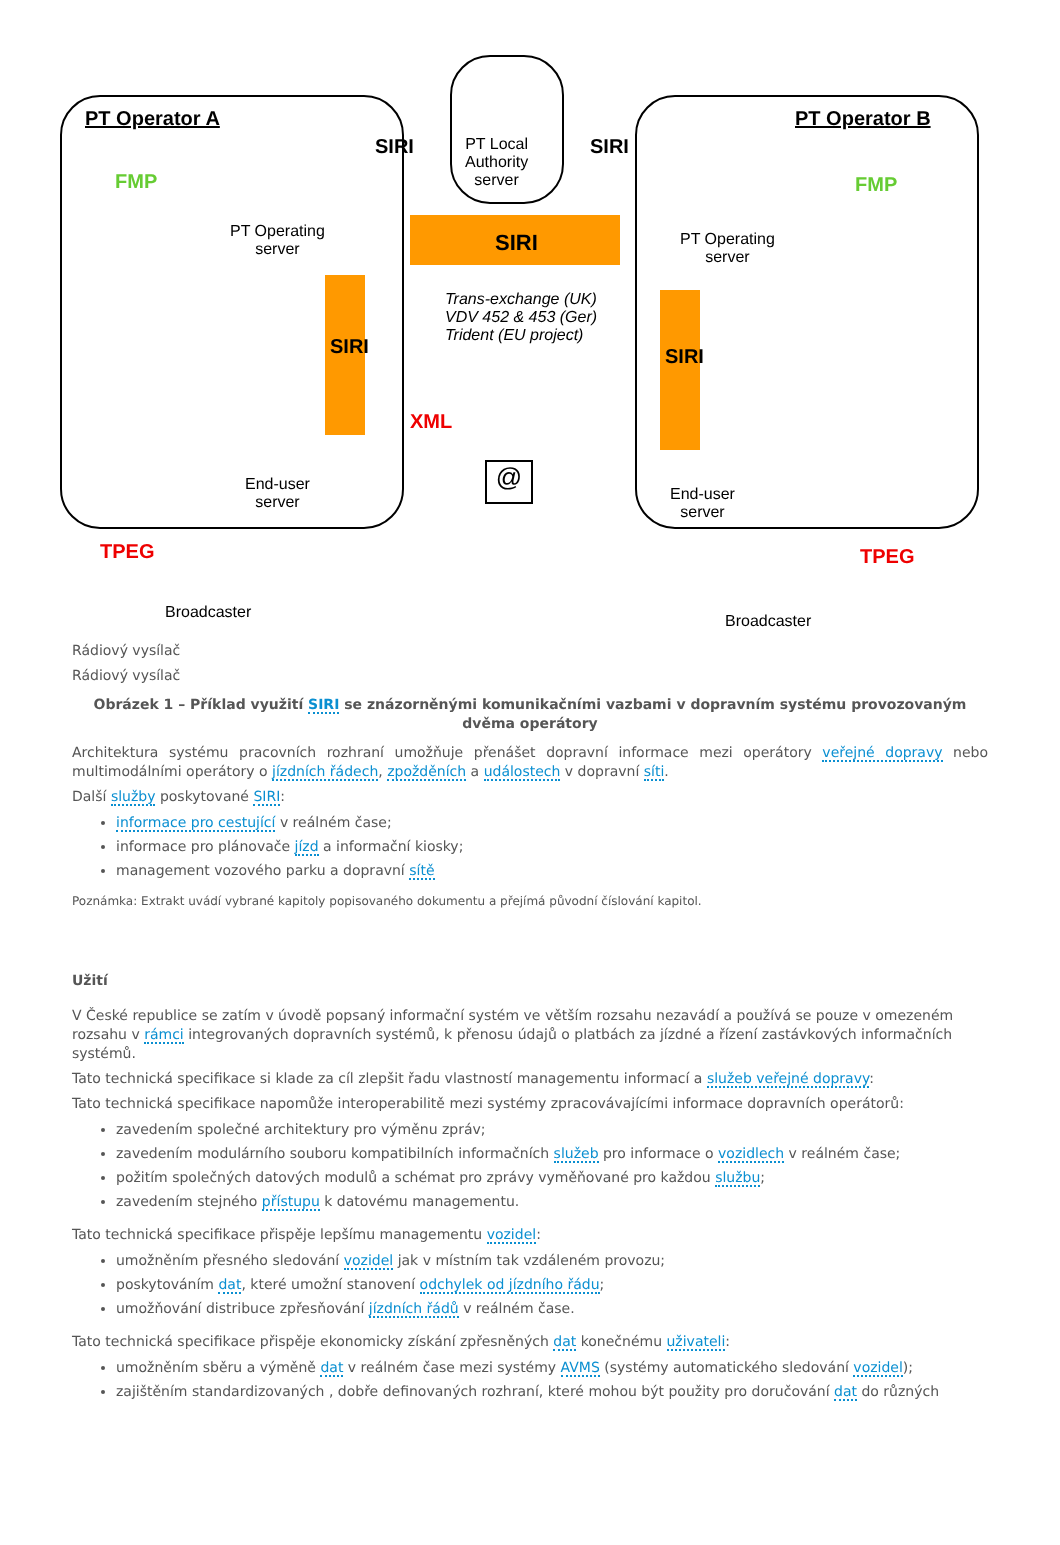PT Operator A PT Operator B
PT Local
Authority
server
FMP FMP
PT Operating
server
PT Operating
server
SIRI
SIRI SIRI
SIRI SIRI
Trans-exchange (UK)
VDV 452 & 453 (Ger)
Trident (EU project)
XML
End-user
server
End-user
server
@
TPEG TPEG
Broadcaster Broadcaster
Rádiový vysílač
Rádiový vysílač
Obrázek 1 – Příklad využití SIRI se znázorněnými komunikačními vazbami v dopravním systému provozovaným dvěma operátory
Architektura systému pracovních rozhraní umožňuje přenášet dopravní informace mezi operátory veřejné dopravy nebo multimodálními operátory o jízdních řádech, zpožděních a událostech v dopravní síti.
Další služby poskytované SIRI:
informace pro cestující v reálném čase;
informace pro plánovače jízd a informační kiosky;
management vozového parku a dopravní sítě
Poznámka: Extrakt uvádí vybrané kapitoly popisovaného dokumentu a přejímá původní číslování kapitol.
Užití
V České republice se zatím v úvodě popsaný informační systém ve větším rozsahu nezavádí a používá se pouze v omezeném rozsahu v rámci integrovaných dopravních systémů, k přenosu údajů o platbách za jízdné a řízení zastávkových informačních systémů.
Tato technická specifikace si klade za cíl zlepšit řadu vlastností managementu informací a služeb veřejné dopravy:
Tato technická specifikace napomůže interoperabilitě mezi systémy zpracovávajícími informace dopravních operátorů:
zavedením společné architektury pro výměnu zpráv;
zavedením modulárního souboru kompatibilních informačních služeb pro informace o vozidlech v reálném čase;
požitím společných datových modulů a schémat pro zprávy vyměňované pro každou službu;
zavedením stejného přístupu k datovému managementu.
Tato technická specifikace přispěje lepšímu managementu vozidel:
umožněním přesného sledování vozidel jak v místním tak vzdáleném provozu;
poskytováním dat, které umožní stanovení odchylek od jízdního řádu;
umožňování distribuce zpřesňování jízdních řádů v reálném čase.
Tato technická specifikace přispěje ekonomicky získání zpřesněných dat konečnému uživateli:
umožněním sběru a výměně dat v reálném čase mezi systémy AVMS (systémy automatického sledování vozidel);
zajištěním standardizovaných , dobře definovaných rozhraní, které mohou být použity pro doručování dat do různých